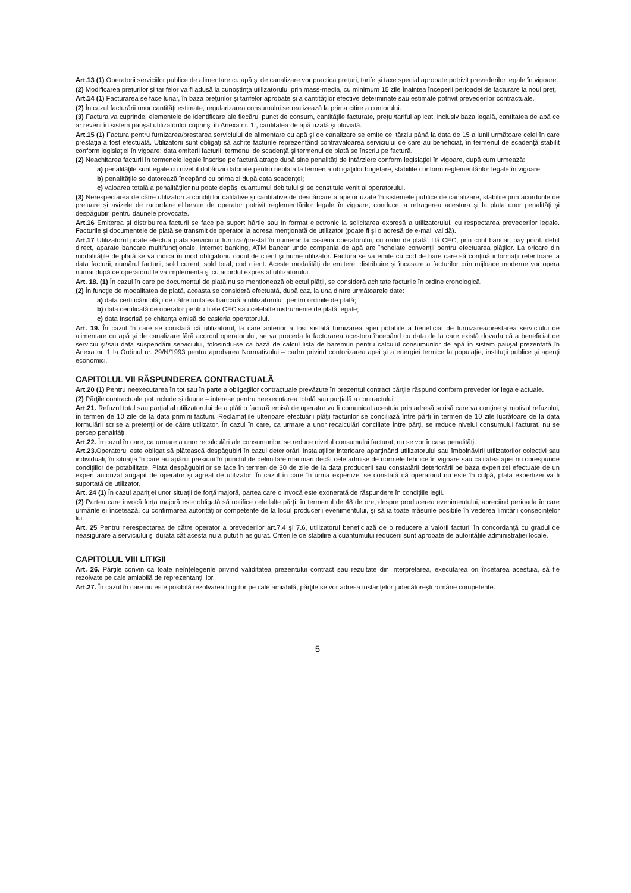Art.13 (1) Operatorii serviciilor publice de alimentare cu apă şi de canalizare vor practica preţuri, tarife şi taxe special aprobate potrivit prevederilor legale în vigoare.
(2) Modificarea preţurilor şi tarifelor va fi adusă la cunoştinţa utilizatorului prin mass-media, cu minimum 15 zile înaintea începerii perioadei de facturare la noul preţ.
Art.14 (1) Facturarea se face lunar, în baza preţurilor şi tarifelor aprobate şi a cantităţilor efective determinate sau estimate potrivit prevederilor contractuale.
(2) În cazul facturării unor cantităţi estimate, regularizarea consumului se realizează la prima citire a contorului.
(3) Factura va cuprinde, elementele de identificare ale fiecărui punct de consum, cantităţile facturate, preţul/tariful aplicat, inclusiv baza legală, cantitatea de apă ce ar reveni în sistem pauşal utilizatorilor cuprinşi în Anexa nr. 1 , cantitatea de apă uzată şi pluvială.
Art.15 (1) Factura pentru furnizarea/prestarea serviciului de alimentare cu apă şi de canalizare se emite cel târziu până la data de 15 a lunii următoare celei în care prestaţia a fost efectuată. Utilizatorii sunt obligaţi să achite facturile reprezentând contravaloarea serviciului de care au beneficiat, în termenul de scadenţă stabilit conform legislaţiei în vigoare; data emiterii facturii, termenul de scadenţă şi termenul de plată se înscriu pe factură.
(2) Neachitarea facturii în termenele legale înscrise pe factură atrage după sine penalităţi de întârziere conform legislaţiei în vigoare, după cum urmează:
a) penalităţile sunt egale cu nivelul dobânzii datorate pentru neplata la termen a obligaţiilor bugetare, stabilite conform reglementărilor legale în vigoare;
b) penalităţile se datorează începând cu prima zi după data scadenţei;
c) valoarea totală a penalităţilor nu poate depăşi cuantumul debitului şi se constituie venit al operatorului.
(3) Nerespectarea de către utilizatori a condiţiilor calitative şi cantitative de descărcare a apelor uzate în sistemele publice de canalizare, stabilite prin acordurile de preluare şi avizele de racordare eliberate de operator potrivit reglementărilor legale în vigoare, conduce la retragerea acestora şi la plata unor penalităţi şi despăgubiri pentru daunele provocate.
Art.16 Emiterea şi distribuirea facturii se face pe suport hârtie sau în format electronic la solicitarea expresă a utilizatorului, cu respectarea prevederilor legale. Facturile şi documentele de plată se transmit de operator la adresa menţionată de utilizator (poate fi şi o adresă de e-mail validă).
Art.17 Utilizatorul poate efectua plata serviciului furnizat/prestat în numerar la casieria operatorului, cu ordin de plată, filă CEC, prin cont bancar, pay point, debit direct, aparate bancare multifuncţionale, internet banking, ATM bancar unde compania de apă are încheiate convenţii pentru efectuarea plăţilor. La oricare din modalităţile de plată se va indica în mod obligatoriu codul de client şi nume utilizator. Factura se va emite cu cod de bare care să conţină informaţii referitoare la data facturii, numărul facturii, sold curent, sold total, cod client. Aceste modalităţi de emitere, distribuire şi încasare a facturilor prin mijloace moderne vor opera numai după ce operatorul le va implementa şi cu acordul expres al utilizatorului.
Art. 18. (1) În cazul în care pe documentul de plată nu se menţionează obiectul plăţii, se consideră achitate facturile în ordine cronologică.
(2) În funcţie de modalitatea de plată, aceasta se consideră efectuată, după caz, la una dintre următoarele date:
a) data certificării plăţii de către unitatea bancară a utilizatorului, pentru ordinile de plată;
b) data certificată de operator pentru filele CEC sau celelalte instrumente de plată legale;
c) data înscrisă pe chitanţa emisă de casieria operatorului.
Art. 19. În cazul în care se constată că utilizatorul, la care anterior a fost sistată furnizarea apei potabile a beneficiat de furnizarea/prestarea serviciului de alimentare cu apă şi de canalizare fără acordul operatorului, se va proceda la facturarea acestora începând cu data de la care există dovada că a beneficiat de serviciu şi/sau data suspendării serviciului, folosindu-se ca bază de calcul lista de baremuri pentru calculul consumurilor de apă în sistem pauşal prezentată în Anexa nr. 1 la Ordinul nr. 29/N/1993 pentru aprobarea Normativului – cadru privind contorizarea apei şi a energiei termice la populaţie, instituţii publice şi agenţi economici.
CAPITOLUL VII RĂSPUNDEREA CONTRACTUALĂ
Art.20 (1) Pentru neexecutarea în tot sau în parte a obligaţiilor contractuale prevăzute în prezentul contract părţile răspund conform prevederilor legale actuale.
(2) Părţile contractuale pot include şi daune – interese pentru neexecutarea totală sau parţială a contractului.
Art.21. Refuzul total sau parţial al utilizatorului de a plăti o factură emisă de operator va fi comunicat acestuia prin adresă scrisă care va conţine şi motivul refuzului, în termen de 10 zile de la data primirii facturii. Reclamaţiile ulterioare efectuării plăţii facturilor se conciliază între părţi în termen de 10 zile lucrătoare de la data formulării scrise a pretenţiilor de către utilizator. În cazul în care, ca urmare a unor recalculări conciliate între părţi, se reduce nivelul consumului facturat, nu se percep penalităţi.
Art.22. În cazul în care, ca urmare a unor recalculări ale consumurilor, se reduce nivelul consumului facturat, nu se vor încasa penalităţi.
Art.23. Operatorul este obligat să plătească despăgubiri în cazul deteriorării instalaţiilor interioare aparţinând utilizatorului sau îmbolnăvirii utilizatorilor colectivi sau individuali, în situaţia în care au apărut presiuni în punctul de delimitare mai mari decât cele admise de normele tehnice în vigoare sau calitatea apei nu corespunde condiţiilor de potabilitate. Plata despăgubirilor se face în termen de 30 de zile de la data producerii sau constatării deteriorării pe baza expertizei efectuate de un expert autorizat angajat de operator şi agreat de utilizator. În cazul în care în urma expertizei se constată că operatorul nu este în culpă, plata expertizei va fi suportată de utilizator.
Art. 24 (1) În cazul apariţiei unor situaţii de forţă majoră, partea care o invocă este exonerată de răspundere în condiţiile legii.
(2) Partea care invocă forţa majoră este obligată să notifice celeilalte părţi, în termenul de 48 de ore, despre producerea evenimentului, apreciind perioada în care urmările ei încetează, cu confirmarea autorităţilor competente de la locul producerii evenimentului, şi să ia toate măsurile posibile în vederea limitării consecinţelor lui.
Art. 25 Pentru nerespectarea de către operator a prevederilor art.7.4 şi 7.6, utilizatorul beneficiază de o reducere a valorii facturii în concordanţă cu gradul de neasigurare a serviciului şi durata cât acesta nu a putut fi asigurat. Criteriile de stabilire a cuantumului reducerii sunt aprobate de autorităţile administraţiei locale.
CAPITOLUL VIII LITIGII
Art. 26. Părţile convin ca toate neînţelegerile privind validitatea prezentului contract sau rezultate din interpretarea, executarea ori încetarea acestuia, să fie rezolvate pe cale amiabilă de reprezentanţii lor.
Art.27. În cazul în care nu este posibilă rezolvarea litigiilor pe cale amiabilă, părţile se vor adresa instanţelor judecătoreşti române competente.
5